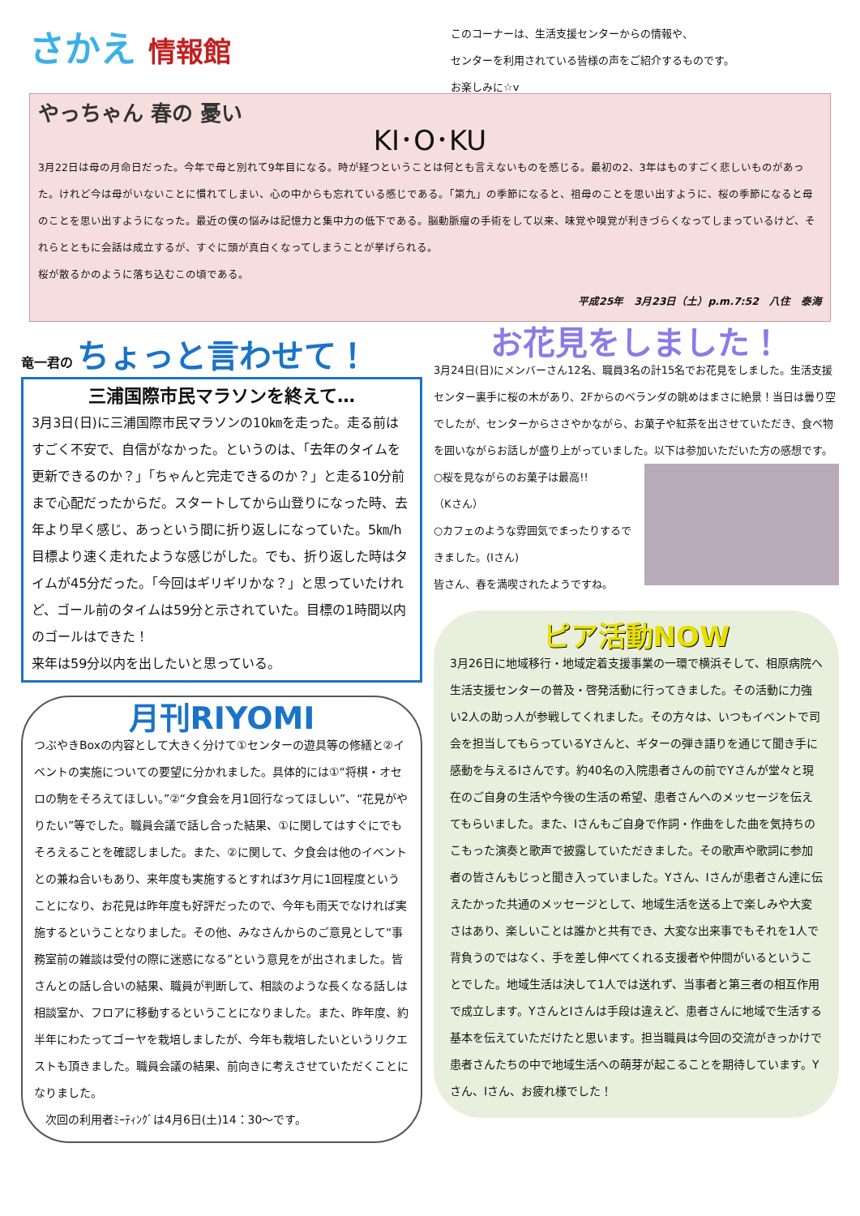さかえ 情報館
このコーナーは、生活支援センターからの情報や、
センターを利用されている皆様の声をご紹介するものです。
お楽しみに☆v
やっちゃん 春の 憂い
KI･O･KU
3月22日は母の月命日だった。今年で母と別れて9年目になる。時が経つということは何とも言えないものを感じる。最初の2、3年はものすごく悲しいものがあった。けれど今は母がいないことに慣れてしまい、心の中からも忘れている感じである。「第九」の季節になると、祖母のことを思い出すように、桜の季節になると母のことを思い出すようになった。最近の僕の悩みは記憶力と集中力の低下である。脳動脈瘤の手術をして以来、味覚や嗅覚が利きづらくなってしまっているけど、それらとともに会話は成立するが、すぐに頭が真白くなってしまうことが挙げられる。
桜が散るかのように落ち込むこの頃である。
平成25年　3月23日（土）p.m.7:52　八住　泰海
竜一君の ちょっと言わせて！
三浦国際市民マラソンを終えて…
3月3日(日)に三浦国際市民マラソンの10㎞を走った。走る前はすごく不安で、自信がなかった。というのは、「去年のタイムを更新できるのか？」「ちゃんと完走できるのか？」と走る10分前まで心配だったからだ。スタートしてから山登りになった時、去年より早く感じ、あっという間に折り返しになっていた。5㎞/h目標より速く走れたような感じがした。でも、折り返した時はタイムが45分だった。「今回はギリギリかな？」と思っていたけれど、ゴール前のタイムは59分と示されていた。目標の1時間以内のゴールはできた！
来年は59分以内を出したいと思っている。
月刊RIYOMI
つぶやきBoxの内容として大きく分けて①センターの遊具等の修繕と②イベントの実施についての要望に分かれました。具体的には①“将棋・オセロの駒をそろえてほしい。”②“夕食会を月1回行なってほしい”、“花見がやりたい”等でした。職員会議で話し合った結果、①に関してはすぐにでもそろえることを確認しました。また、②に関して、夕食会は他のイベントとの兼ね合いもあり、来年度も実施するとすれば3ケ月に1回程度ということになり、お花見は昨年度も好評だったので、今年も雨天でなければ実施するということなりました。その他、みなさんからのご意見として“事務室前の雑談は受付の際に迷惑になる”という意見をが出されました。皆さんとの話し合いの結果、職員が判断して、相談のような長くなる話しは相談室か、フロアに移動するということになりました。また、昨年度、約半年にわたってゴーヤを栽培しましたが、今年も栽培したいというリクエストも頂きました。職員会議の結果、前向きに考えさせていただくことになりました。
　次回の利用者ﾐｰﾃｨﾝｸﾞは4月6日(土)14：30～です。
お花見をしました！
3月24日(日)にメンバーさん12名、職員3名の計15名でお花見をしました。生活支援センター裏手に桜の木があり、2Fからのベランダの眺めはまさに絶景！当日は曇り空でしたが、センターからささやかながら、お菓子や紅茶を出させていただき、食べ物を囲いながらお話しが盛り上がっていました。以下は参加いただいた方の感想です。
○桜を見ながらのお菓子は最高!!
（Kさん）
○カフェのような雰囲気でまったりするできました。(Iさん)
皆さん、春を満喫されたようですね。
ピア活動NOW
3月26日に地域移行・地域定着支援事業の一環で横浜そして、相原病院へ生活支援センターの普及・啓発活動に行ってきました。その活動に力強い2人の助っ人が参戦してくれました。その方々は、いつもイベントで司会を担当してもらっているYさんと、ギターの弾き語りを通じて聞き手に感動を与えるIさんです。約40名の入院患者さんの前でYさんが堂々と現在のご自身の生活や今後の生活の希望、患者さんへのメッセージを伝えてもらいました。また、Iさんもご自身で作詞・作曲をした曲を気持ちのこもった演奏と歌声で披露していただきました。その歌声や歌詞に参加者の皆さんもじっと聞き入っていました。Yさん、Iさんが患者さん達に伝えたかった共通のメッセージとして、地域生活を送る上で楽しみや大変さはあり、楽しいことは誰かと共有でき、大変な出来事でもそれを1人で背負うのではなく、手を差し伸べてくれる支援者や仲間がいるということでした。地域生活は決して1人では送れず、当事者と第三者の相互作用で成立します。YさんとIさんは手段は違えど、患者さんに地域で生活する基本を伝えていただけたと思います。担当職員は今回の交流がきっかけで患者さんたちの中で地域生活への萌芽が起こることを期待しています。Yさん、Iさん、お疲れ様でした！